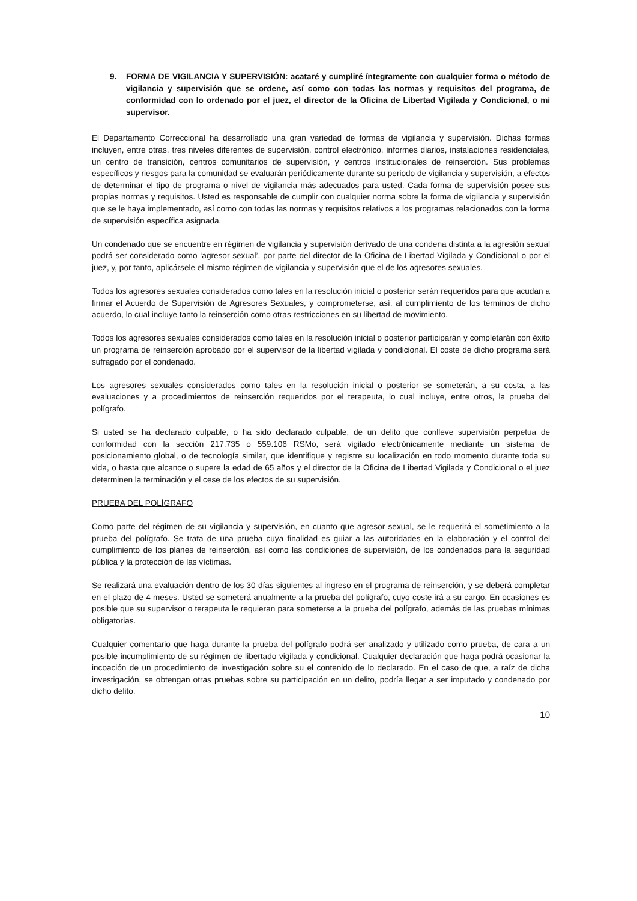9. FORMA DE VIGILANCIA Y SUPERVISIÓN: acataré y cumpliré íntegramente con cualquier forma o método de vigilancia y supervisión que se ordene, así como con todas las normas y requisitos del programa, de conformidad con lo ordenado por el juez, el director de la Oficina de Libertad Vigilada y Condicional, o mi supervisor.
El Departamento Correccional ha desarrollado una gran variedad de formas de vigilancia y supervisión. Dichas formas incluyen, entre otras, tres niveles diferentes de supervisión, control electrónico, informes diarios, instalaciones residenciales, un centro de transición, centros comunitarios de supervisión, y centros institucionales de reinserción. Sus problemas específicos y riesgos para la comunidad se evaluarán periódicamente durante su periodo de vigilancia y supervisión, a efectos de determinar el tipo de programa o nivel de vigilancia más adecuados para usted. Cada forma de supervisión posee sus propias normas y requisitos. Usted es responsable de cumplir con cualquier norma sobre la forma de vigilancia y supervisión que se le haya implementado, así como con todas las normas y requisitos relativos a los programas relacionados con la forma de supervisión específica asignada.
Un condenado que se encuentre en régimen de vigilancia y supervisión derivado de una condena distinta a la agresión sexual podrá ser considerado como ‘agresor sexual’, por parte del director de la Oficina de Libertad Vigilada y Condicional o por el juez, y, por tanto, aplicársele el mismo régimen de vigilancia y supervisión que el de los agresores sexuales.
Todos los agresores sexuales considerados como tales en la resolución inicial o posterior serán requeridos para que acudan a firmar el Acuerdo de Supervisión de Agresores Sexuales, y comprometerse, así, al cumplimiento de los términos de dicho acuerdo, lo cual incluye tanto la reinserción como otras restricciones en su libertad de movimiento.
Todos los agresores sexuales considerados como tales en la resolución inicial o posterior participarán y completarán con éxito un programa de reinserción aprobado por el supervisor de la libertad vigilada y condicional. El coste de dicho programa será sufragado por el condenado.
Los agresores sexuales considerados como tales en la resolución inicial o posterior se someterán, a su costa, a las evaluaciones y a procedimientos de reinserción requeridos por el terapeuta, lo cual incluye, entre otros, la prueba del polígrafo.
Si usted se ha declarado culpable, o ha sido declarado culpable, de un delito que conlleve supervisión perpetua de conformidad con la sección 217.735 o 559.106 RSMo, será vigilado electrónicamente mediante un sistema de posicionamiento global, o de tecnología similar, que identifique y registre su localización en todo momento durante toda su vida, o hasta que alcance o supere la edad de 65 años y el director de la Oficina de Libertad Vigilada y Condicional o el juez determinen la terminación y el cese de los efectos de su supervisión.
PRUEBA DEL POLÍGRAFO
Como parte del régimen de su vigilancia y supervisión, en cuanto que agresor sexual, se le requerirá el sometimiento a la prueba del polígrafo. Se trata de una prueba cuya finalidad es guiar a las autoridades en la elaboración y el control del cumplimiento de los planes de reinserción, así como las condiciones de supervisión, de los condenados para la seguridad pública y la protección de las víctimas.
Se realizará una evaluación dentro de los 30 días siguientes al ingreso en el programa de reinserción, y se deberá completar en el plazo de 4 meses. Usted se someterá anualmente a la prueba del polígrafo, cuyo coste irá a su cargo. En ocasiones es posible que su supervisor o terapeuta le requieran para someterse a la prueba del polígrafo, además de las pruebas mínimas obligatorias.
Cualquier comentario que haga durante la prueba del polígrafo podrá ser analizado y utilizado como prueba, de cara a un posible incumplimiento de su régimen de libertado vigilada y condicional. Cualquier declaración que haga podrá ocasionar la incoación de un procedimiento de investigación sobre su el contenido de lo declarado. En el caso de que, a raíz de dicha investigación, se obtengan otras pruebas sobre su participación en un delito, podría llegar a ser imputado y condenado por dicho delito.
10